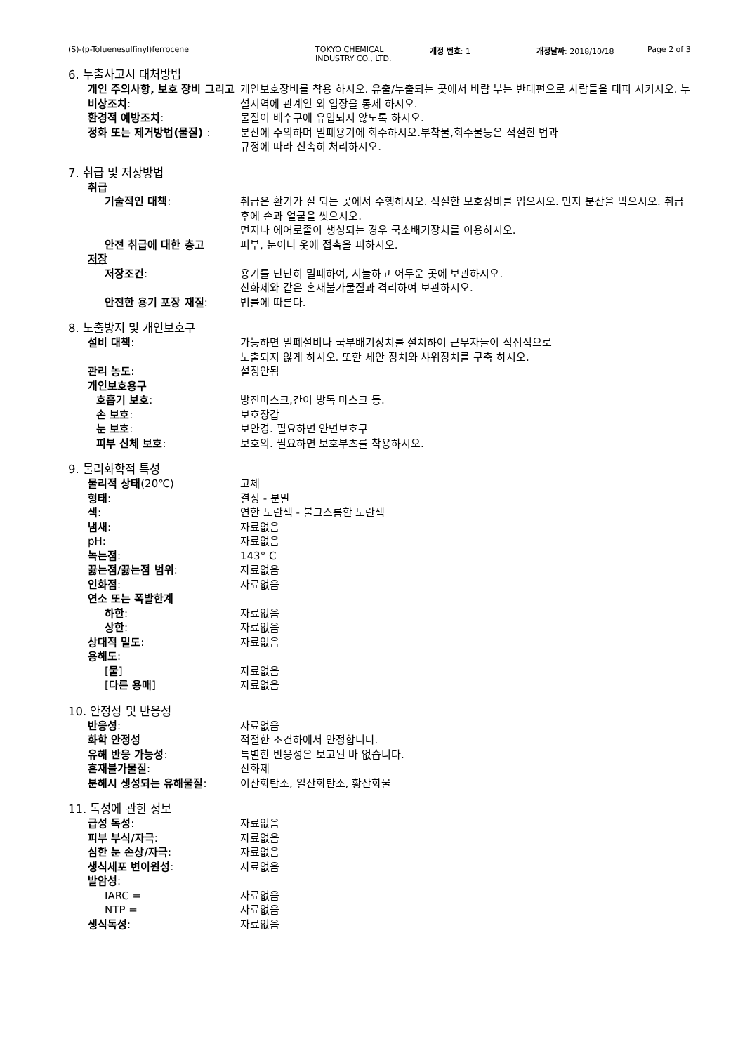(S)-(p-Toluenesulfinyl)ferrocene TOKYO CHEMICAL
INDUSTRY CO., LTD.
개정 번호: 1 개정날짜: 2018/10/18 Page 2 of 3
6. 누출사고시 대처방법
개인 주의사항, 보호 장비 그리고 비상조치:
개인보호장비를 착용 하시오. 유출/누출되는 곳에서 바람 부는 반대편으로 사람들을 대피 시키시오. 누설지역에 관계인 외 입장을 통제 하시오.
환경적 예방조치: 물질이 배수구에 유입되지 않도록 하시오.
정화 또는 제거방법(물질) : 분산에 주의하며 밀폐용기에 회수하시오.부착물,회수물등은 적절한 법과
규정에 따라 신속히 처리하시오.
7. 취급 및 저장방법
취급
기술적인 대책: 취급은 환기가 잘 되는 곳에서 수행하시오. 적절한 보호장비를 입으시오. 먼지 분산을 막으시오. 취급 후에 손과 얼굴을 씻으시오.
먼지나 에어로졸이 생성되는 경우 국소배기장치를 이용하시오.
안전 취급에 대한 충고 피부, 눈이나 옷에 접촉을 피하시오.
저장
저장조건: 용기를 단단히 밀폐하여, 서늘하고 어두운 곳에 보관하시오.
산화제와 같은 혼재불가물질과 격리하여 보관하시오.
안전한 용기 포장 재질: 법률에 따른다.
8. 노출방지 및 개인보호구
설비 대책: 가능하면 밀폐설비나 국부배기장치를 설치하여 근무자들이 직접적으로
노출되지 않게 하시오. 또한 세안 장치와 샤워장치를 구축 하시오.
관리 농도: 설정안됨
개인보호용구
호흡기 보호: 방진마스크,간이 방독 마스크 등.
손 보호: 보호장갑
눈 보호: 보안경. 필요하면 안면보호구
피부 신체 보호: 보호의. 필요하면 보호부츠를 착용하시오.
9. 물리화학적 특성
물리적 상태(20℃) 고체
형태: 결정 - 분말
색: 연한 노란색 - 불그스름한 노란색
냄새: 자료없음
pH: 자료없음
녹는점: 143° C
끓는점/끓는점 범위: 자료없음
인화점: 자료없음
연소 또는 폭발한계
하한: 자료없음
상한: 자료없음
상대적 밀도: 자료없음
용해도:
[물] 자료없음
[다른 용매] 자료없음
10. 안정성 및 반응성
반응성: 자료없음
화학 안정성 적절한 조건하에서 안정합니다.
유해 반응 가능성: 특별한 반응성은 보고된 바 없습니다.
혼재불가물질: 산화제
분해시 생성되는 유해물질: 이산화탄소, 일산화탄소, 황산화물
11. 독성에 관한 정보
급성 독성: 자료없음
피부 부식/자극: 자료없음
심한 눈 손상/자극: 자료없음
생식세포 변이원성: 자료없음
발암성:
IARC = 자료없음
NTP = 자료없음
생식독성: 자료없음